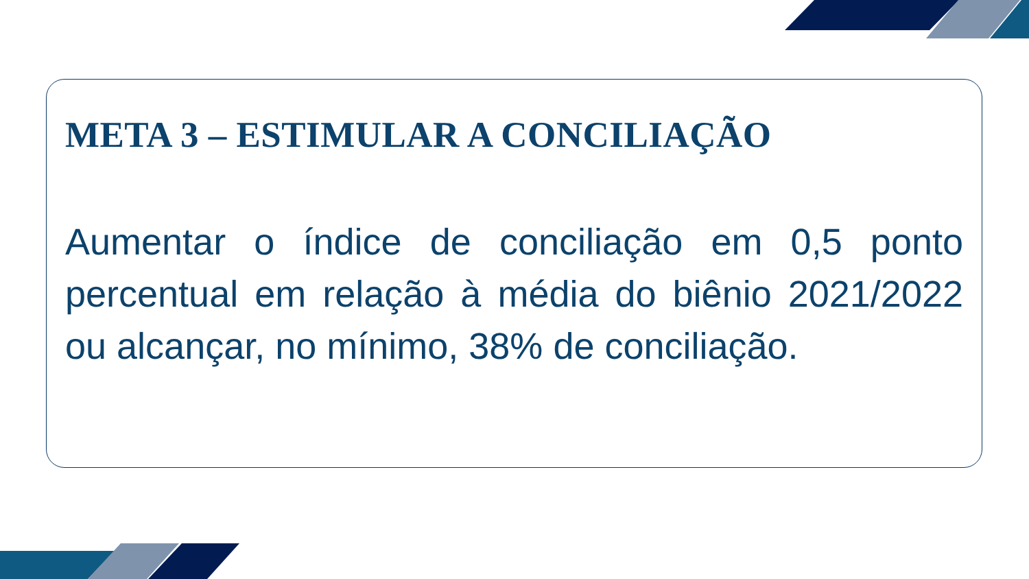META 3 – ESTIMULAR A CONCILIAÇÃO
Aumentar o índice de conciliação em 0,5 ponto percentual em relação à média do biênio 2021/2022 ou alcançar, no mínimo, 38% de conciliação.